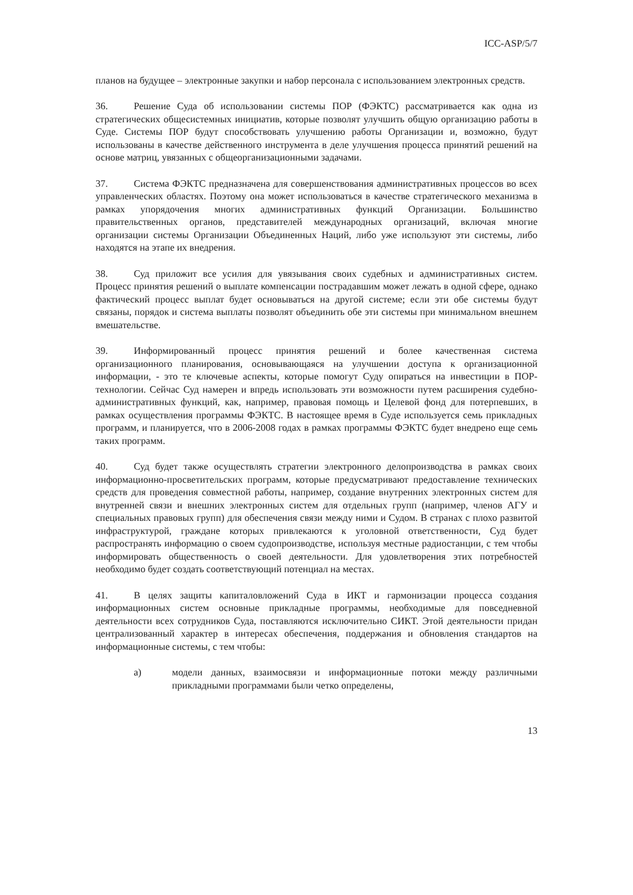ICC-ASP/5/7
планов на будущее – электронные закупки и набор персонала с использованием электронных средств.
36. Решение Суда об использовании системы ПОР (ФЭКТС) рассматривается как одна из стратегических общесистемных инициатив, которые позволят улучшить общую организацию работы в Суде. Системы ПОР будут способствовать улучшению работы Организации и, возможно, будут использованы в качестве действенного инструмента в деле улучшения процесса принятий решений на основе матриц, увязанных с общеорганизационными задачами.
37. Система ФЭКТС предназначена для совершенствования административных процессов во всех управленческих областях. Поэтому она может использоваться в качестве стратегического механизма в рамках упорядочения многих административных функций Организации. Большинство правительственных органов, представителей международных организаций, включая многие организации системы Организации Объединенных Наций, либо уже используют эти системы, либо находятся на этапе их внедрения.
38. Суд приложит все усилия для увязывания своих судебных и административных систем. Процесс принятия решений о выплате компенсации пострадавшим может лежать в одной сфере, однако фактический процесс выплат будет основываться на другой системе; если эти обе системы будут связаны, порядок и система выплаты позволят объединить обе эти системы при минимальном внешнем вмешательстве.
39. Информированный процесс принятия решений и более качественная система организационного планирования, основывающаяся на улучшении доступа к организационной информации, - это те ключевые аспекты, которые помогут Суду опираться на инвестиции в ПОР-технологии. Сейчас Суд намерен и впредь использовать эти возможности путем расширения судебно-административных функций, как, например, правовая помощь и Целевой фонд для потерпевших, в рамках осуществления программы ФЭКТС. В настоящее время в Суде используется семь прикладных программ, и планируется, что в 2006-2008 годах в рамках программы ФЭКТС будет внедрено еще семь таких программ.
40. Суд будет также осуществлять стратегии электронного делопроизводства в рамках своих информационно-просветительских программ, которые предусматривают предоставление технических средств для проведения совместной работы, например, создание внутренних электронных систем для внутренней связи и внешних электронных систем для отдельных групп (например, членов АГУ и специальных правовых групп) для обеспечения связи между ними и Судом. В странах с плохо развитой инфраструктурой, граждане которых привлекаются к уголовной ответственности, Суд будет распространять информацию о своем судопроизводстве, используя местные радиостанции, с тем чтобы информировать общественность о своей деятельности. Для удовлетворения этих потребностей необходимо будет создать соответствующий потенциал на местах.
41. В целях защиты капиталовложений Суда в ИКТ и гармонизации процесса создания информационных систем основные прикладные программы, необходимые для повседневной деятельности всех сотрудников Суда, поставляются исключительно СИКТ. Этой деятельности придан централизованный характер в интересах обеспечения, поддержания и обновления стандартов на информационные системы, с тем чтобы:
a) модели данных, взаимосвязи и информационные потоки между различными прикладными программами были четко определены,
13